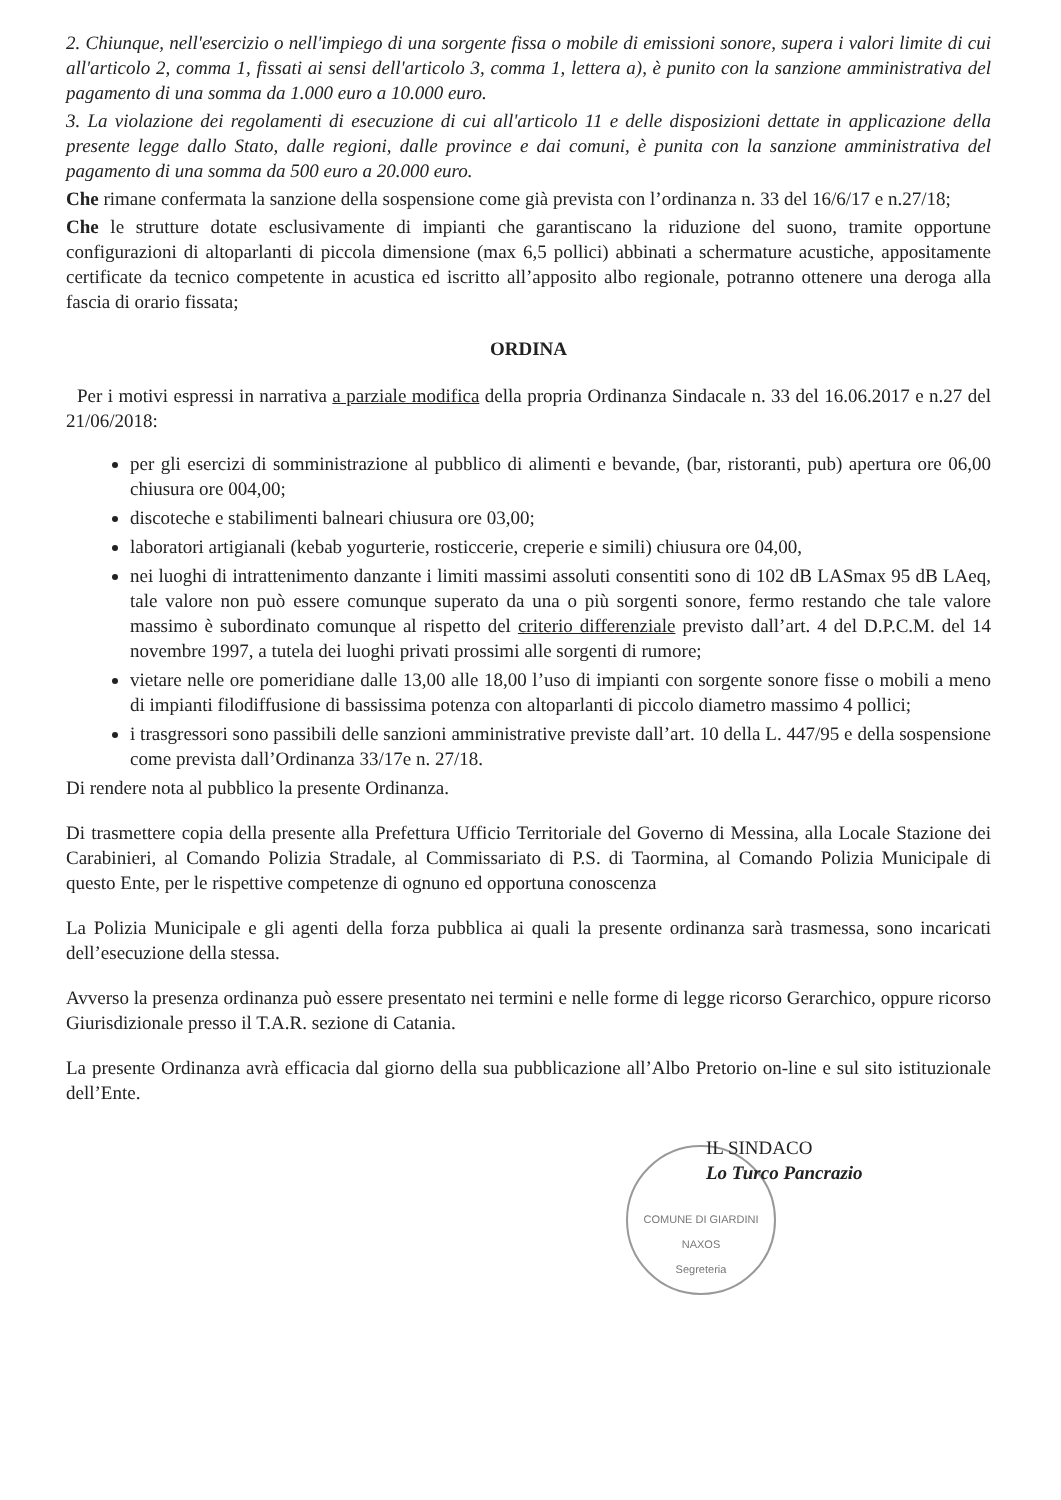2. Chiunque, nell'esercizio o nell'impiego di una sorgente fissa o mobile di emissioni sonore, supera i valori limite di cui all'articolo 2, comma 1, fissati ai sensi dell'articolo 3, comma 1, lettera a), è punito con la sanzione amministrativa del pagamento di una somma da 1.000 euro a 10.000 euro.
3. La violazione dei regolamenti di esecuzione di cui all'articolo 11 e delle disposizioni dettate in applicazione della presente legge dallo Stato, dalle regioni, dalle province e dai comuni, è punita con la sanzione amministrativa del pagamento di una somma da 500 euro a 20.000 euro.
Che rimane confermata la sanzione della sospensione come già prevista con l’ordinanza n. 33 del 16/6/17 e n.27/18;
Che le strutture dotate esclusivamente di impianti che garantiscano la riduzione del suono, tramite opportune configurazioni di altoparlanti di piccola dimensione (max 6,5 pollici) abbinati a schermature acustiche, appositamente certificate da tecnico competente in acustica ed iscritto all’apposito albo regionale, potranno ottenere una deroga alla fascia di orario fissata;
ORDINA
Per i motivi espressi in narrativa a parziale modifica della propria Ordinanza Sindacale n. 33 del 16.06.2017 e n.27 del 21/06/2018:
per gli esercizi di somministrazione al pubblico di alimenti e bevande, (bar, ristoranti, pub) apertura ore 06,00 chiusura ore 004,00;
discoteche e stabilimenti balneari chiusura ore 03,00;
laboratori artigianali (kebab yogurterie, rosticcerie, creperie e simili) chiusura ore 04,00,
nei luoghi di intrattenimento danzante i limiti massimi assoluti consentiti sono di 102 dB LASmax 95 dB LAeq, tale valore non può essere comunque superato da una o più sorgenti sonore, fermo restando che tale valore massimo è subordinato comunque al rispetto del criterio differenziale previsto dall’art. 4 del D.P.C.M. del 14 novembre 1997, a tutela dei luoghi privati prossimi alle sorgenti di rumore;
vietare nelle ore pomeridiane dalle 13,00 alle 18,00 l’uso di impianti con sorgente sonore fisse o mobili a meno di impianti filodiffusione di bassissima potenza con altoparlanti di piccolo diametro massimo 4 pollici;
i trasgressori sono passibili delle sanzioni amministrative previste dall’art. 10 della L. 447/95 e della sospensione come prevista dall’Ordinanza 33/17e n. 27/18.
Di rendere nota al pubblico la presente Ordinanza.
Di trasmettere copia della presente alla Prefettura Ufficio Territoriale del Governo di Messina, alla Locale Stazione dei Carabinieri, al Comando Polizia Stradale, al Commissariato di P.S. di Taormina, al Comando Polizia Municipale di questo Ente, per le rispettive competenze di ognuno ed opportuna conoscenza
La Polizia Municipale e gli agenti della forza pubblica ai quali la presente ordinanza sarà trasmessa, sono incaricati dell’esecuzione della stessa.
Avverso la presenza ordinanza può essere presentato nei termini e nelle forme di legge ricorso Gerarchico, oppure ricorso Giurisdizionale presso il T.A.R. sezione di Catania.
La presente Ordinanza avrà efficacia dal giorno della sua pubblicazione all’Albo Pretorio on-line e sul sito istituzionale dell’Ente.
IL SINDACO
Lo Turco Pancrazio
COMUNE DI GIARDINI NAXOS
Segreteria